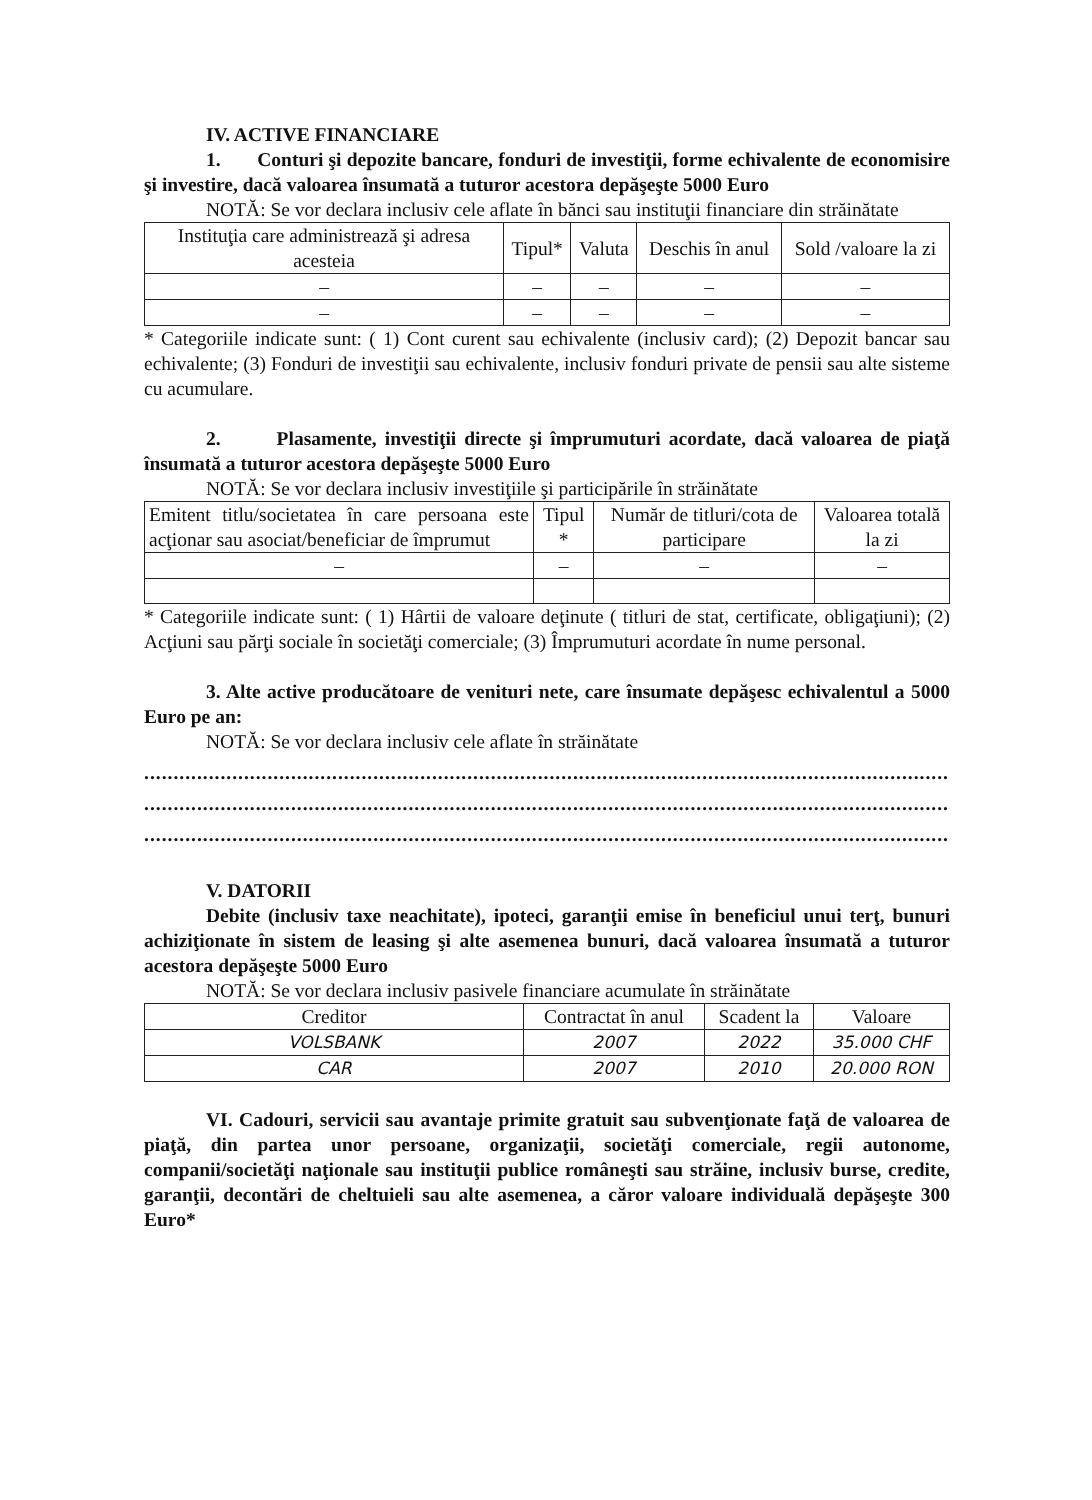IV. ACTIVE FINANCIARE
1. Conturi şi depozite bancare, fonduri de investiţii, forme echivalente de economisire şi investire, dacă valoarea însumată a tuturor acestora depăşeşte 5000 Euro
NOTĂ: Se vor declara inclusiv cele aflate în bănci sau instituţii financiare din străinătate
| Instituţia care administrează şi adresa acesteia | Tipul* | Valuta | Deschis în anul | Sold /valoare la zi |
| --- | --- | --- | --- | --- |
| – | – | – | – | – |
| – | – | – | – | – |
* Categoriile indicate sunt: ( 1) Cont curent sau echivalente (inclusiv card); (2) Depozit bancar sau echivalente; (3) Fonduri de investiţii sau echivalente, inclusiv fonduri private de pensii sau alte sisteme cu acumulare.
2. Plasamente, investiţii directe şi împrumuturi acordate, dacă valoarea de piaţă însumată a tuturor acestora depăşeşte 5000 Euro
NOTĂ: Se vor declara inclusiv investiţiile şi participările în străinătate
| Emitent titlu/societatea în care persoana este acţionar sau asociat/beneficiar de împrumut | Tipul * | Număr de titluri/cota de participare | Valoarea totală la zi |
| --- | --- | --- | --- |
| – | – | – | – |
* Categoriile indicate sunt: ( 1) Hârtii de valoare deţinute ( titluri de stat, certificate, obligaţiuni); (2) Acţiuni sau părţi sociale în societăţi comerciale; (3) Împrumuturi acordate în nume personal.
3. Alte active producătoare de venituri nete, care însumate depăşesc echivalentul a 5000 Euro pe an:
NOTĂ: Se vor declara inclusiv cele aflate în străinătate
..................................................................................................................................................................
..................................................................................................................................................................
..............................................................................................................................................................
V. DATORII
Debite (inclusiv taxe neachitate), ipoteci, garanţii emise în beneficiul unui terţ, bunuri achiziţionate în sistem de leasing şi alte asemenea bunuri, dacă valoarea însumată a tuturor acestora depăşeşte 5000 Euro
NOTĂ: Se vor declara inclusiv pasivele financiare acumulate în străinătate
| Creditor | Contractat în anul | Scadent la | Valoare |
| --- | --- | --- | --- |
| VOLSBANK | 2007 | 2022 | 35.000 CHF |
| CAR | 2007 | 2010 | 20.000 RON |
VI. Cadouri, servicii sau avantaje primite gratuit sau subvenţionate faţă de valoarea de piaţă, din partea unor persoane, organizaţii, societăţi comerciale, regii autonome, companii/societăţi naţionale sau instituţii publice româneşti sau străine, inclusiv burse, credite, garanţii, decontări de cheltuieli sau alte asemenea, a căror valoare individuală depăşeşte 300 Euro*